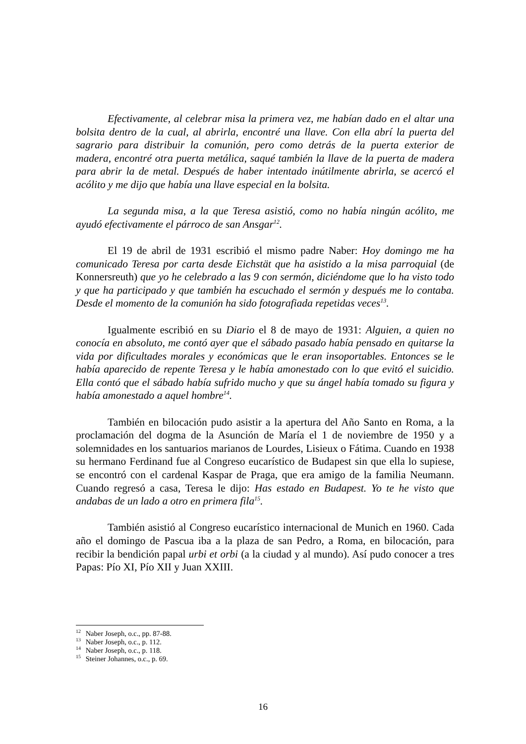Efectivamente, al celebrar misa la primera vez, me habían dado en el altar una bolsita dentro de la cual, al abrirla, encontré una llave. Con ella abrí la puerta del sagrario para distribuir la comunión, pero como detrás de la puerta exterior de madera, encontré otra puerta metálica, saqué también la llave de la puerta de madera para abrir la de metal. Después de haber intentado inútilmente abrirla, se acercó el acólito y me dijo que había una llave especial en la bolsita.
La segunda misa, a la que Teresa asistió, como no había ningún acólito, me ayudó efectivamente el párroco de san Ansgar<sup>12</sup>.
El 19 de abril de 1931 escribió el mismo padre Naber: Hoy domingo me ha comunicado Teresa por carta desde Eichstät que ha asistido a la misa parroquial (de Konnersreuth) que yo he celebrado a las 9 con sermón, diciéndome que lo ha visto todo y que ha participado y que también ha escuchado el sermón y después me lo contaba. Desde el momento de la comunión ha sido fotografiada repetidas veces<sup>13</sup>.
Igualmente escribió en su Diario el 8 de mayo de 1931: Alguien, a quien no conocía en absoluto, me contó ayer que el sábado pasado había pensado en quitarse la vida por dificultades morales y económicas que le eran insoportables. Entonces se le había aparecido de repente Teresa y le había amonestado con lo que evitó el suicidio. Ella contó que el sábado había sufrido mucho y que su ángel había tomado su figura y había amonestado a aquel hombre<sup>14</sup>.
También en bilocación pudo asistir a la apertura del Año Santo en Roma, a la proclamación del dogma de la Asunción de María el 1 de noviembre de 1950 y a solemnidades en los santuarios marianos de Lourdes, Lisieux o Fátima. Cuando en 1938 su hermano Ferdinand fue al Congreso eucarístico de Budapest sin que ella lo supiese, se encontró con el cardenal Kaspar de Praga, que era amigo de la familia Neumann. Cuando regresó a casa, Teresa le dijo: Has estado en Budapest. Yo te he visto que andabas de un lado a otro en primera fila<sup>15</sup>.
También asistió al Congreso eucarístico internacional de Munich en 1960. Cada año el domingo de Pascua iba a la plaza de san Pedro, a Roma, en bilocación, para recibir la bendición papal urbi et orbi (a la ciudad y al mundo). Así pudo conocer a tres Papas: Pío XI, Pío XII y Juan XXIII.
<sup>12</sup> Naber Joseph, o.c., pp. 87-88.
<sup>13</sup> Naber Joseph, o.c., p. 112.
<sup>14</sup> Naber Joseph, o.c., p. 118.
<sup>15</sup> Steiner Johannes, o.c., p. 69.
16